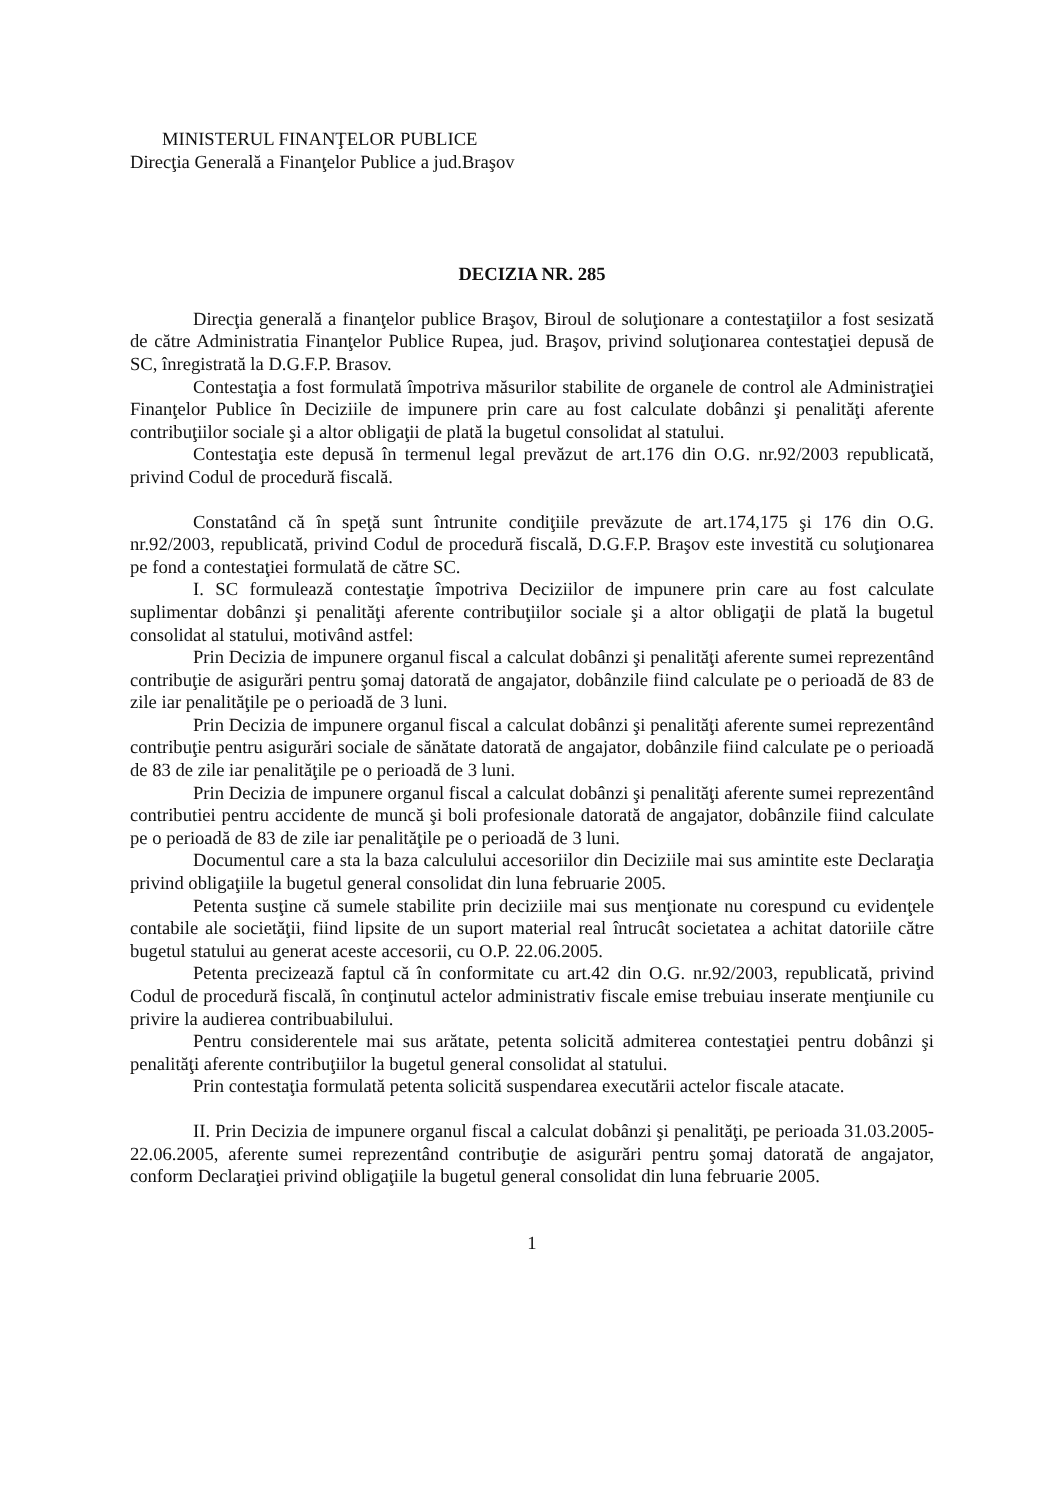MINISTERUL FINANŢELOR PUBLICE
Direcţia Generală a Finanţelor Publice a jud.Braşov
DECIZIA NR. 285
Direcţia generală a finanţelor publice Braşov, Biroul de soluţionare a contestaţiilor a fost sesizată de către Administratia Finanţelor Publice Rupea, jud. Braşov, privind soluţionarea contestaţiei depusă de SC, înregistrată la D.G.F.P. Brasov.
Contestaţia a fost formulată împotriva măsurilor stabilite de organele de control ale Administraţiei Finanţelor Publice în Deciziile de impunere prin care au fost calculate dobânzi şi penalităţi aferente contribuţiilor sociale şi a altor obligaţii de plată la bugetul consolidat al statului.
Contestaţia este depusă în termenul legal prevăzut de art.176 din O.G. nr.92/2003 republicată, privind Codul de procedură fiscală.
Constatând că în speţă sunt întrunite condiţiile prevăzute de art.174,175 şi 176 din O.G. nr.92/2003, republicată, privind Codul de procedură fiscală, D.G.F.P. Braşov este investită cu soluţionarea pe fond a contestaţiei formulată de către SC.
I. SC formulează contestaţie împotriva Deciziilor de impunere prin care au fost calculate suplimentar dobânzi şi penalităţi aferente contribuţiilor sociale şi a altor obligaţii de plată la bugetul consolidat al statului, motivând astfel:
Prin Decizia de impunere organul fiscal a calculat dobânzi şi penalităţi aferente sumei reprezentând contribuţie de asigurări pentru şomaj datorată de angajator, dobânzile fiind calculate pe o perioadă de 83 de zile iar penalităţile pe o perioadă de 3 luni.
Prin Decizia de impunere organul fiscal a calculat dobânzi şi penalităţi aferente sumei reprezentând contribuţie pentru asigurări sociale de sănătate datorată de angajator, dobânzile fiind calculate pe o perioadă de 83 de zile iar penalităţile pe o perioadă de 3 luni.
Prin Decizia de impunere organul fiscal a calculat dobânzi şi penalităţi aferente sumei reprezentând contributiei pentru accidente de muncă şi boli profesionale datorată de angajator, dobânzile fiind calculate pe o perioadă de 83 de zile iar penalităţile pe o perioadă de 3 luni.
Documentul care a sta la baza calculului accesoriilor din Deciziile mai sus amintite este Declaraţia privind obligaţiile la bugetul general consolidat din luna februarie 2005.
Petenta susţine că sumele stabilite prin deciziile mai sus menţionate nu corespund cu evidenţele contabile ale societăţii, fiind lipsite de un suport material real întrucât societatea a achitat datoriile către bugetul statului au generat aceste accesorii, cu O.P. 22.06.2005.
Petenta precizează faptul că în conformitate cu art.42 din O.G. nr.92/2003, republicată, privind Codul de procedură fiscală, în conţinutul actelor administrativ fiscale emise trebuiau inserate menţiunile cu privire la audierea contribuabilului.
Pentru considerentele mai sus arătate, petenta solicită admiterea contestaţiei pentru dobânzi şi penalităţi aferente contribuţiilor la bugetul general consolidat al statului.
Prin contestaţia formulată petenta solicită suspendarea executării actelor fiscale atacate.
II. Prin Decizia de impunere organul fiscal a calculat dobânzi şi penalităţi, pe perioada 31.03.2005-22.06.2005, aferente sumei reprezentând contribuţie de asigurări pentru şomaj datorată de angajator, conform Declaraţiei privind obligaţiile la bugetul general consolidat din luna februarie 2005.
1